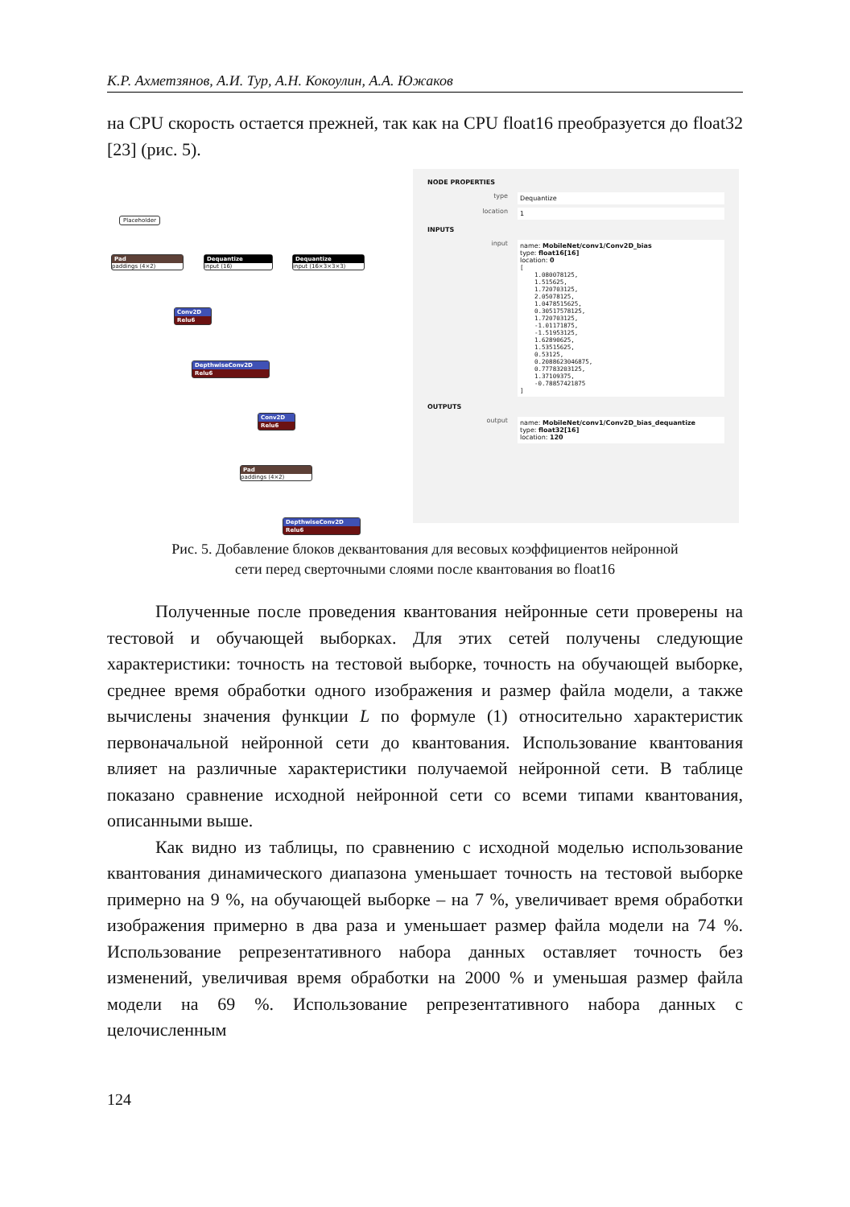К.Р. Ахметзянов, А.И. Тур, А.Н. Кокоулин, А.А. Южаков
на CPU скорость остается прежней, так как на CPU float16 преобразуется до float32 [23] (рис. 5).
Placeholder
Pad
paddings ⟨4×2⟩
Dequantize
input ⟨16⟩
Dequantize
input ⟨16×3×3×3⟩
Conv2D
Relu6
DepthwiseConv2D
Relu6
Conv2D
Relu6
Pad
paddings ⟨4×2⟩
DepthwiseConv2D
Relu6
NODE PROPERTIES
type Dequantize
location 1
INPUTS
input name: MobileNet/conv1/Conv2D_bias
type: float16[16]
location: 0
[
    1.080078125,
    1.515625,
    1.720703125,
    2.05078125,
    1.0478515625,
    0.30517578125,
    1.720703125,
    -1.01171875,
    -1.51953125,
    1.62890625,
    1.53515625,
    0.53125,
    0.2088623046875,
    0.77783203125,
    1.37109375,
    -0.78857421875
]
OUTPUTS
output name: MobileNet/conv1/Conv2D_bias_dequantize
type: float32[16]
location: 120
Рис. 5. Добавление блоков деквантования для весовых коэффициентов нейронной
сети перед сверточными слоями после квантования во float16
Полученные после проведения квантования нейронные сети проверены на тестовой и обучающей выборках. Для этих сетей получены следующие характеристики: точность на тестовой выборке, точность на обучающей выборке, среднее время обработки одного изображения и размер файла модели, а также вычислены значения функции L по формуле (1) относительно характеристик первоначальной нейронной сети до квантования. Использование квантования влияет на различные характеристики получаемой нейронной сети. В таблице показано сравнение исходной нейронной сети со всеми типами квантования, описанными выше.
Как видно из таблицы, по сравнению с исходной моделью использование квантования динамического диапазона уменьшает точность на тестовой выборке примерно на 9 %, на обучающей выборке – на 7 %, увеличивает время обработки изображения примерно в два раза и уменьшает размер файла модели на 74 %. Использование репрезентативного набора данных оставляет точность без изменений, увеличивая время обработки на 2000 % и уменьшая размер файла модели на 69 %. Использование репрезентативного набора данных с целочисленным
124